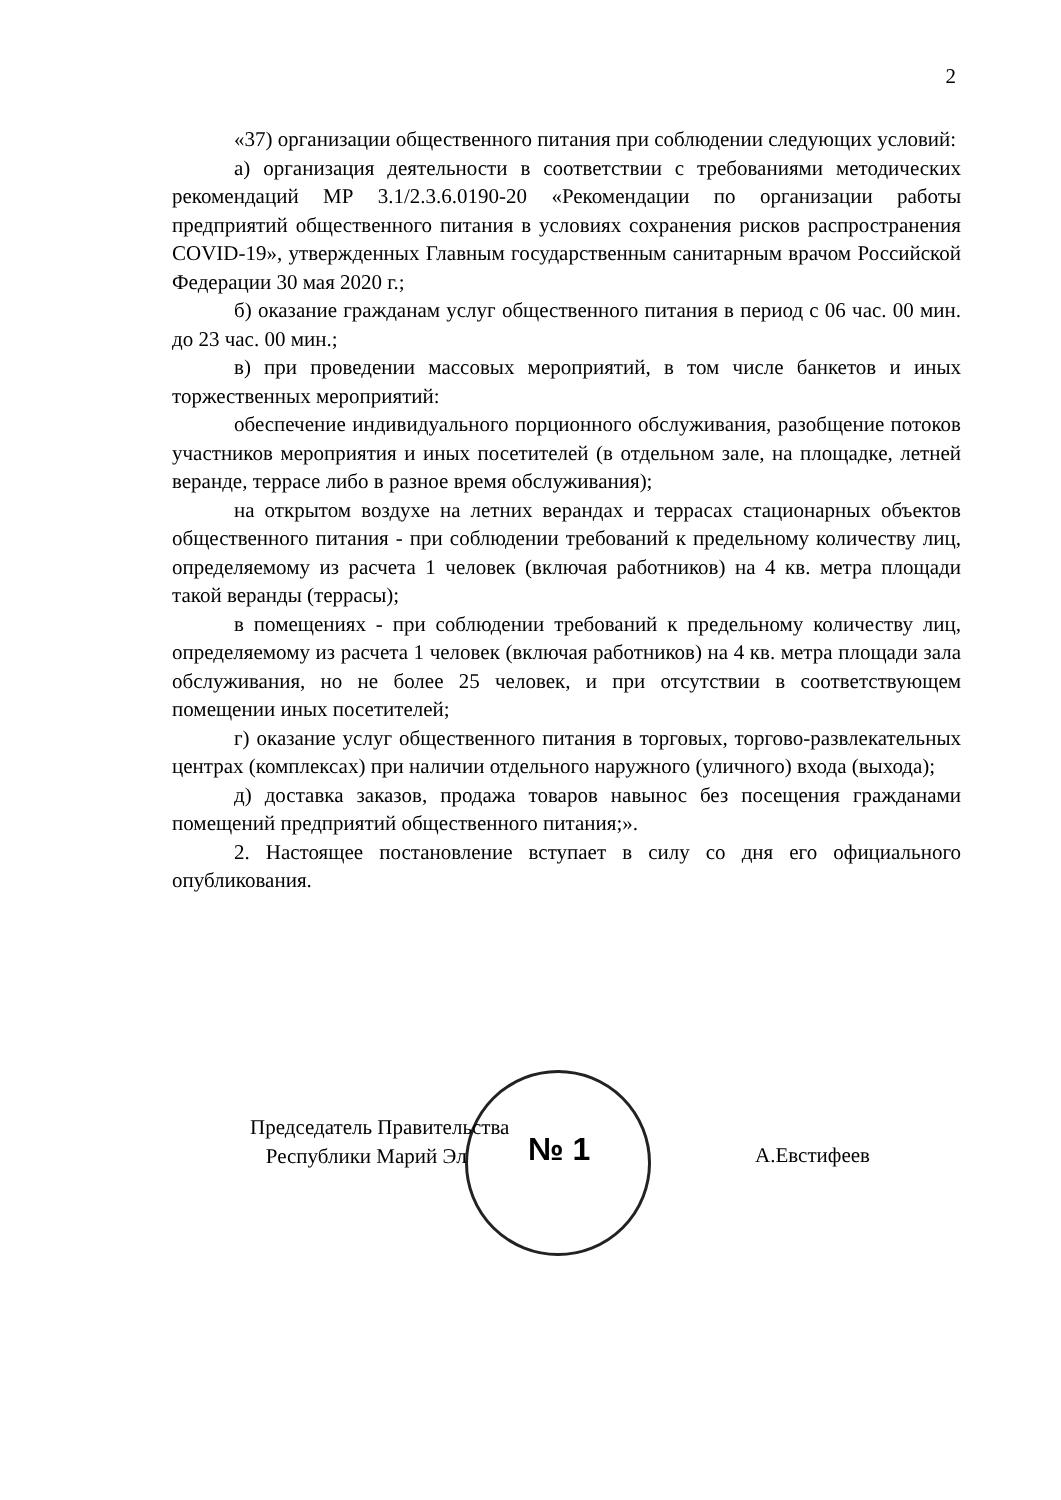2
«37) организации общественного питания при соблюдении следующих условий:
а) организация деятельности в соответствии с требованиями методических рекомендаций МР 3.1/2.3.6.0190-20 «Рекомендации по организации работы предприятий общественного питания в условиях сохранения рисков распространения COVID-19», утвержденных Главным государственным санитарным врачом Российской Федерации 30 мая 2020 г.;
б) оказание гражданам услуг общественного питания в период с 06 час. 00 мин. до 23 час. 00 мин.;
в) при проведении массовых мероприятий, в том числе банкетов и иных торжественных мероприятий:
обеспечение индивидуального порционного обслуживания, разобщение потоков участников мероприятия и иных посетителей (в отдельном зале, на площадке, летней веранде, террасе либо в разное время обслуживания);
на открытом воздухе на летних верандах и террасах стационарных объектов общественного питания - при соблюдении требований к предельному количеству лиц, определяемому из расчета 1 человек (включая работников) на 4 кв. метра площади такой веранды (террасы);
в помещениях - при соблюдении требований к предельному количеству лиц, определяемому из расчета 1 человек (включая работников) на 4 кв. метра площади зала обслуживания, но не более 25 человек, и при отсутствии в соответствующем помещении иных посетителей;
г) оказание услуг общественного питания в торговых, торгово-развлекательных центрах (комплексах) при наличии отдельного наружного (уличного) входа (выхода);
д) доставка заказов, продажа товаров навынос без посещения гражданами помещений предприятий общественного питания;».
2. Настоящее постановление вступает в силу со дня его официального опубликования.
№ 1
Председатель Правительства
Республики Марий Эл
А.Евстифеев